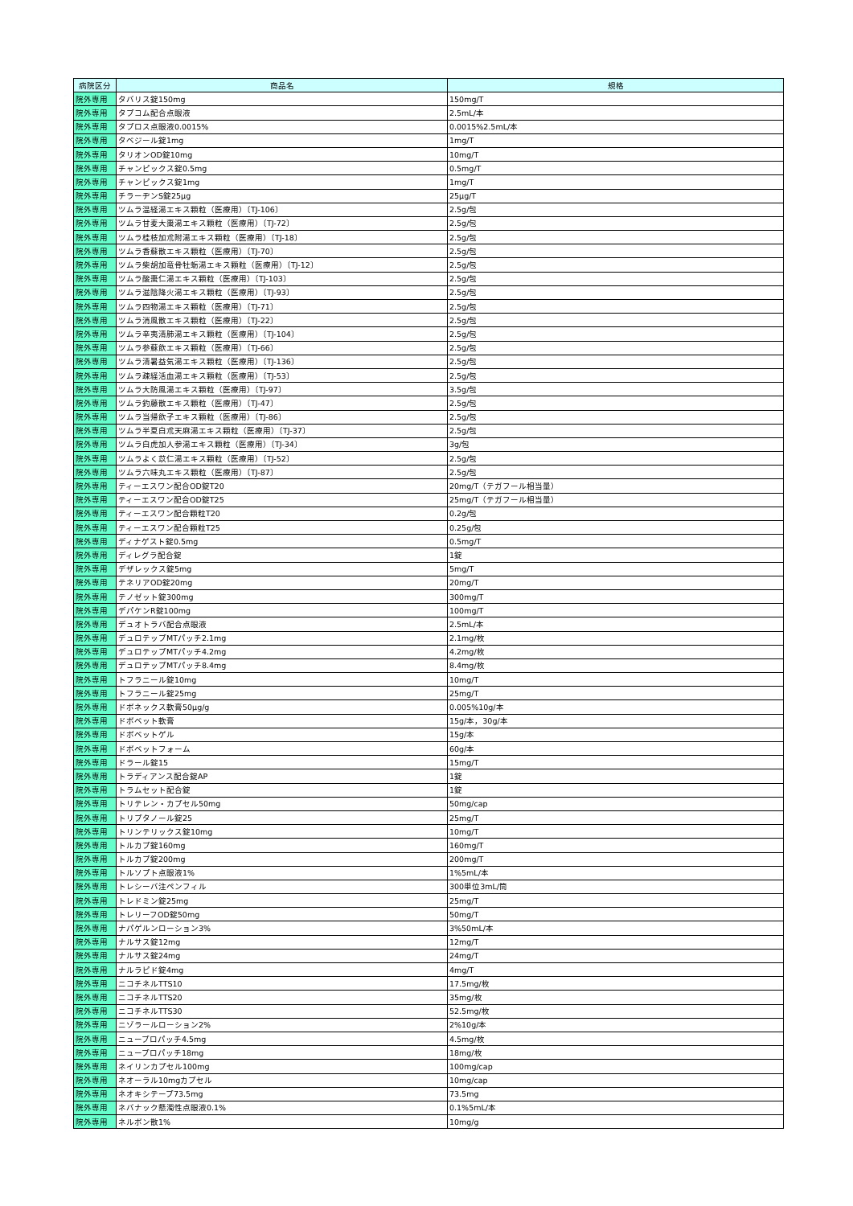| 病院区分 | 商品名 | 規格 |
| --- | --- | --- |
| 院外専用 | タバリス錠150mg | 150mg/T |
| 院外専用 | タプコム配合点眼液 | 2.5mL/本 |
| 院外専用 | タプロス点眼液0.0015% | 0.0015%2.5mL/本 |
| 院外専用 | タベジール錠1mg | 1mg/T |
| 院外専用 | タリオンOD錠10mg | 10mg/T |
| 院外専用 | チャンピックス錠0.5mg | 0.5mg/T |
| 院外専用 | チャンピックス錠1mg | 1mg/T |
| 院外専用 | チラーヂンS錠25μg | 25μg/T |
| 院外専用 | ツムラ温経湯エキス顆粒（医療用）〔TJ-106〕 | 2.5g/包 |
| 院外専用 | ツムラ甘麦大棗湯エキス顆粒（医療用）〔TJ-72〕 | 2.5g/包 |
| 院外専用 | ツムラ桂枝加朮附湯エキス顆粒（医療用）〔TJ-18〕 | 2.5g/包 |
| 院外専用 | ツムラ香蘇散エキス顆粒（医療用）〔TJ-70〕 | 2.5g/包 |
| 院外専用 | ツムラ柴胡加竜骨牡蛎湯エキス顆粒（医療用）〔TJ-12〕 | 2.5g/包 |
| 院外専用 | ツムラ酸棗仁湯エキス顆粒（医療用）〔TJ-103〕 | 2.5g/包 |
| 院外専用 | ツムラ滋陰降火湯エキス顆粒（医療用）〔TJ-93〕 | 2.5g/包 |
| 院外専用 | ツムラ四物湯エキス顆粒（医療用）〔TJ-71〕 | 2.5g/包 |
| 院外専用 | ツムラ消風散エキス顆粒（医療用）〔TJ-22〕 | 2.5g/包 |
| 院外専用 | ツムラ辛夷清肺湯エキス顆粒（医療用）〔TJ-104〕 | 2.5g/包 |
| 院外専用 | ツムラ参蘇飲エキス顆粒（医療用）〔TJ-66〕 | 2.5g/包 |
| 院外専用 | ツムラ清暑益気湯エキス顆粒（医療用）〔TJ-136〕 | 2.5g/包 |
| 院外専用 | ツムラ疎経活血湯エキス顆粒（医療用）〔TJ-53〕 | 2.5g/包 |
| 院外専用 | ツムラ大防風湯エキス顆粒（医療用）〔TJ-97〕 | 3.5g/包 |
| 院外専用 | ツムラ釣藤散エキス顆粒（医療用）〔TJ-47〕 | 2.5g/包 |
| 院外専用 | ツムラ当帰飲子エキス顆粒（医療用）〔TJ-86〕 | 2.5g/包 |
| 院外専用 | ツムラ半夏白朮天麻湯エキス顆粒（医療用）〔TJ-37〕 | 2.5g/包 |
| 院外専用 | ツムラ白虎加人参湯エキス顆粒（医療用）〔TJ-34〕 | 3g/包 |
| 院外専用 | ツムラよく苡仁湯エキス顆粒（医療用）〔TJ-52〕 | 2.5g/包 |
| 院外専用 | ツムラ六味丸エキス顆粒（医療用）〔TJ-87〕 | 2.5g/包 |
| 院外専用 | ティーエスワン配合OD錠T20 | 20mg/T（テガフール相当量） |
| 院外専用 | ティーエスワン配合OD錠T25 | 25mg/T（テガフール相当量） |
| 院外専用 | ティーエスワン配合顆粒T20 | 0.2g/包 |
| 院外専用 | ティーエスワン配合顆粒T25 | 0.25g/包 |
| 院外専用 | ディナゲスト錠0.5mg | 0.5mg/T |
| 院外専用 | ディレグラ配合錠 | 1錠 |
| 院外専用 | デザレックス錠5mg | 5mg/T |
| 院外専用 | テネリアOD錠20mg | 20mg/T |
| 院外専用 | テノゼット錠300mg | 300mg/T |
| 院外専用 | デパケンR錠100mg | 100mg/T |
| 院外専用 | デュオトラバ配合点眼液 | 2.5mL/本 |
| 院外専用 | デュロテップMTパッチ2.1mg | 2.1mg/枚 |
| 院外専用 | デュロテップMTパッチ4.2mg | 4.2mg/枚 |
| 院外専用 | デュロテップMTパッチ8.4mg | 8.4mg/枚 |
| 院外専用 | トフラニール錠10mg | 10mg/T |
| 院外専用 | トフラニール錠25mg | 25mg/T |
| 院外専用 | ドボネックス軟膏50μg/g | 0.005%10g/本 |
| 院外専用 | ドボベット軟膏 | 15g/本，30g/本 |
| 院外専用 | ドボベットゲル | 15g/本 |
| 院外専用 | ドボベットフォーム | 60g/本 |
| 院外専用 | ドラール錠15 | 15mg/T |
| 院外専用 | トラディアンス配合錠AP | 1錠 |
| 院外専用 | トラムセット配合錠 | 1錠 |
| 院外専用 | トリテレン・カプセル50mg | 50mg/cap |
| 院外専用 | トリプタノール錠25 | 25mg/T |
| 院外専用 | トリンテリックス錠10mg | 10mg/T |
| 院外専用 | トルカプ錠160mg | 160mg/T |
| 院外専用 | トルカプ錠200mg | 200mg/T |
| 院外専用 | トルソプト点眼液1% | 1%5mL/本 |
| 院外専用 | トレシーバ注ペンフィル | 300単位3mL/筒 |
| 院外専用 | トレドミン錠25mg | 25mg/T |
| 院外専用 | トレリーフOD錠50mg | 50mg/T |
| 院外専用 | ナパゲルンローション3% | 3%50mL/本 |
| 院外専用 | ナルサス錠12mg | 12mg/T |
| 院外専用 | ナルサス錠24mg | 24mg/T |
| 院外専用 | ナルラピド錠4mg | 4mg/T |
| 院外専用 | ニコチネルTTS10 | 17.5mg/枚 |
| 院外専用 | ニコチネルTTS20 | 35mg/枚 |
| 院外専用 | ニコチネルTTS30 | 52.5mg/枚 |
| 院外専用 | ニゾラールローション2% | 2%10g/本 |
| 院外専用 | ニュープロパッチ4.5mg | 4.5mg/枚 |
| 院外専用 | ニュープロパッチ18mg | 18mg/枚 |
| 院外専用 | ネイリンカプセル100mg | 100mg/cap |
| 院外専用 | ネオーラル10mgカプセル | 10mg/cap |
| 院外専用 | ネオキシテープ73.5mg | 73.5mg |
| 院外専用 | ネバナック懸濁性点眼液0.1% | 0.1%5mL/本 |
| 院外専用 | ネルボン散1% | 10mg/g |